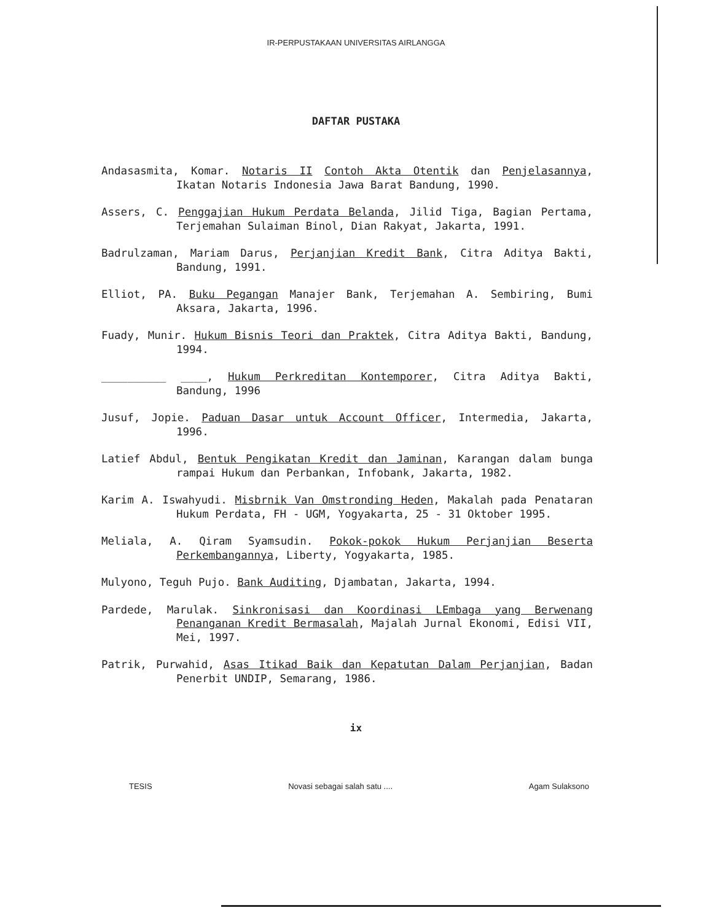IR-PERPUSTAKAAN UNIVERSITAS AIRLANGGA
DAFTAR PUSTAKA
Andasasmita, Komar. Notaris II Contoh Akta Otentik dan Penjelasannya, Ikatan Notaris Indonesia Jawa Barat Bandung, 1990.
Assers, C. Penggajian Hukum Perdata Belanda, Jilid Tiga, Bagian Pertama, Terjemahan Sulaiman Binol, Dian Rakyat, Jakarta, 1991.
Badrulzaman, Mariam Darus, Perjanjian Kredit Bank, Citra Aditya Bakti, Bandung, 1991.
Elliot, PA. Buku Pegangan Manajer Bank, Terjemahan A. Sembiring, Bumi Aksara, Jakarta, 1996.
Fuady, Munir. Hukum Bisnis Teori dan Praktek, Citra Aditya Bakti, Bandung, 1994.
__________ ____, Hukum Perkreditan Kontemporer, Citra Aditya Bakti, Bandung, 1996
Jusuf, Jopie. Paduan Dasar untuk Account Officer, Intermedia, Jakarta, 1996.
Latief Abdul, Bentuk Pengikatan Kredit dan Jaminan, Karangan dalam bunga rampai Hukum dan Perbankan, Infobank, Jakarta, 1982.
Karim A. Iswahyudi. Misbrnik Van Omstronding Heden, Makalah pada Penataran Hukum Perdata, FH - UGM, Yogyakarta, 25 - 31 Oktober 1995.
Meliala, A. Qiram Syamsudin. Pokok-pokok Hukum Perjanjian Beserta Perkembangannya, Liberty, Yogyakarta, 1985.
Mulyono, Teguh Pujo. Bank Auditing, Djambatan, Jakarta, 1994.
Pardede, Marulak. Sinkronisasi dan Koordinasi LEmbaga yang Berwenang Penanganan Kredit Bermasalah, Majalah Jurnal Ekonomi, Edisi VII, Mei, 1997.
Patrik, Purwahid, Asas Itikad Baik dan Kepatutan Dalam Perjanjian, Badan Penerbit UNDIP, Semarang, 1986.
ix
TESIS Novasi sebagai salah satu .... Agam Sulaksono